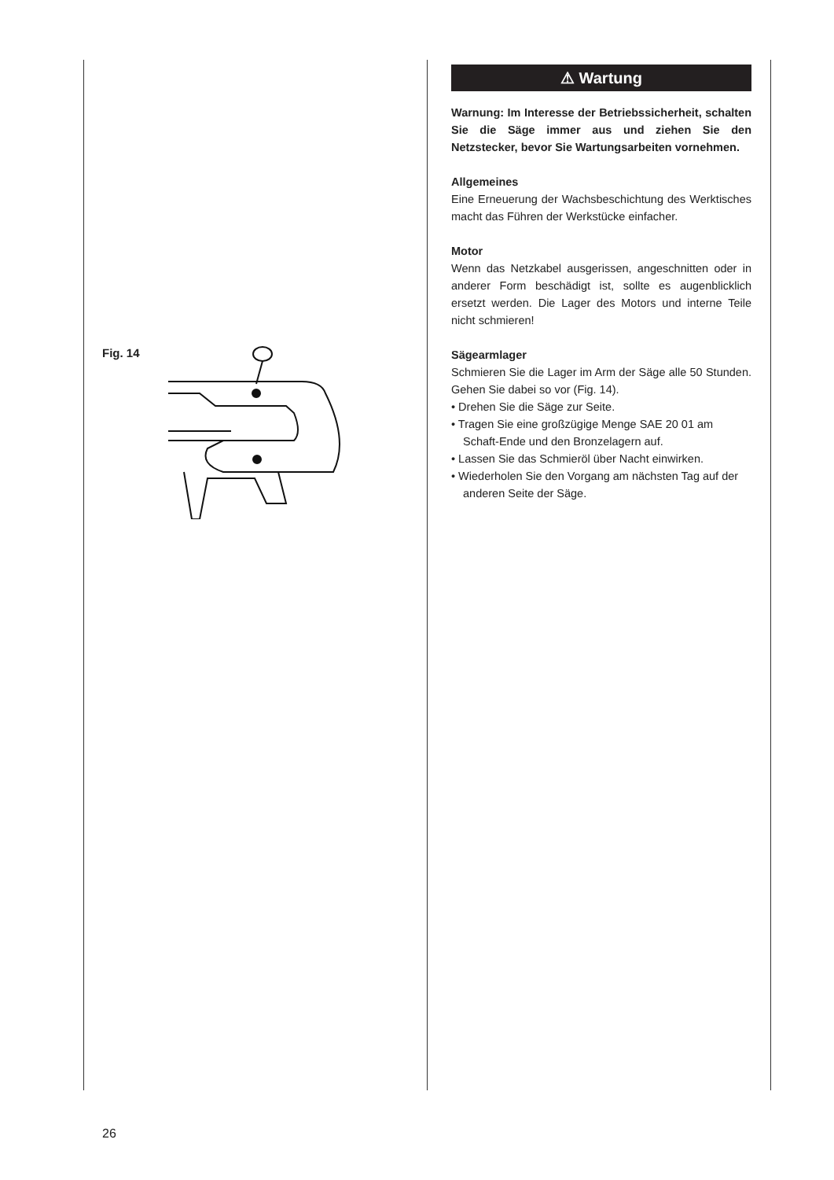Fig. 14
⚠ Wartung
Warnung: Im Interesse der Betriebssicherheit, schalten Sie die Säge immer aus und ziehen Sie den Netzstecker, bevor Sie Wartungsarbeiten vornehmen.
Allgemeines
Eine Erneuerung der Wachsbeschichtung des Werktisches macht das Führen der Werkstücke einfacher.
Motor
Wenn das Netzkabel ausgerissen, angeschnitten oder in anderer Form beschädigt ist, sollte es augenblicklich ersetzt werden. Die Lager des Motors und interne Teile nicht schmieren!
Sägearmlager
Schmieren Sie die Lager im Arm der Säge alle 50 Stunden. Gehen Sie dabei so vor (Fig. 14).
• Drehen Sie die Säge zur Seite.
• Tragen Sie eine großzügige Menge SAE 20 01 am Schaft-Ende und den Bronzelagern auf.
• Lassen Sie das Schmieröl über Nacht einwirken.
• Wiederholen Sie den Vorgang am nächsten Tag auf der anderen Seite der Säge.
26